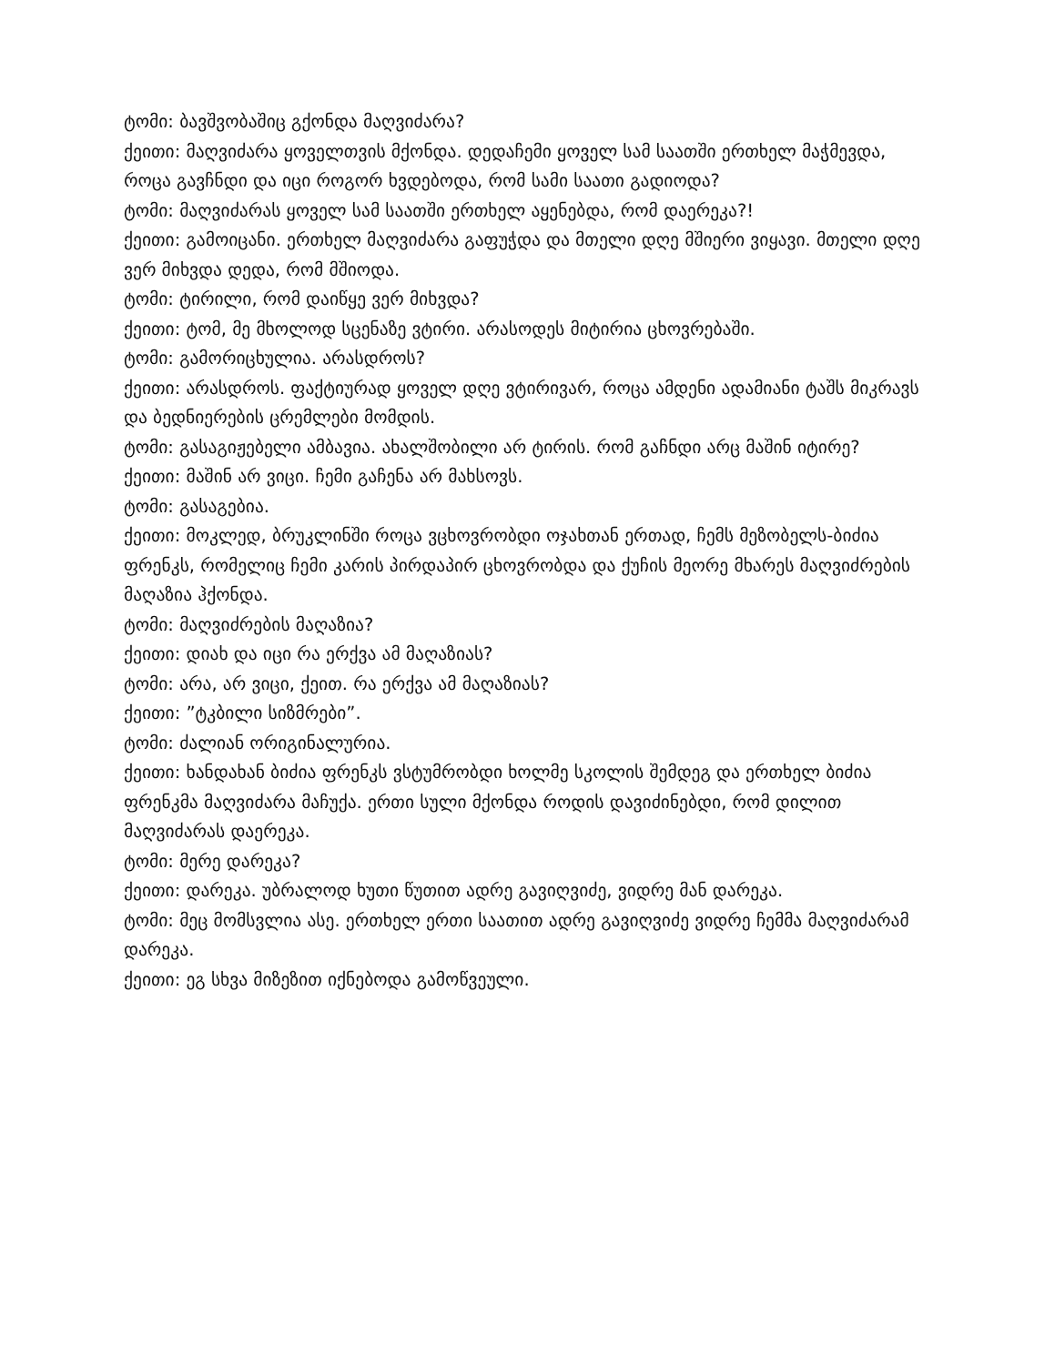ტომი: ბავშვობაშიც გქონდა მაღვიძარა?
ქეითი: მაღვიძარა ყოველთვის მქონდა. დედაჩემი ყოველ სამ საათში ერთხელ მაჭმევდა, როცა გავჩნდი და იცი როგორ ხვდებოდა, რომ სამი საათი გადიოდა?
ტომი: მაღვიძარას ყოველ სამ საათში ერთხელ აყენებდა, რომ დაერეკა?!
ქეითი: გამოიცანი. ერთხელ მაღვიძარა გაფუჭდა და მთელი დღე მშიერი ვიყავი. მთელი დღე ვერ მიხვდა დედა, რომ მშიოდა.
ტომი: ტირილი, რომ დაიწყე ვერ მიხვდა?
ქეითი: ტომ, მე მხოლოდ სცენაზე ვტირი. არასოდეს მიტირია ცხოვრებაში.
ტომი: გამორიცხულია. არასდროს?
ქეითი: არასდროს. ფაქტიურად ყოველ დღე ვტირივარ, როცა ამდენი ადამიანი ტაშს მიკრავს და ბედნიერების ცრემლები მომდის.
ტომი: გასაგიჟებელი ამბავია. ახალშობილი არ ტირის. რომ გაჩნდი არც მაშინ იტირე?
ქეითი: მაშინ არ ვიცი. ჩემი გაჩენა არ მახსოვს.
ტომი: გასაგებია.
ქეითი: მოკლედ, ბრუკლინში როცა ვცხოვრობდი ოჯახთან ერთად, ჩემს მეზობელს-ბიძია ფრენკს, რომელიც ჩემი კარის პირდაპირ ცხოვრობდა და ქუჩის მეორე მხარეს მაღვიძრების მაღაზია ჰქონდა.
ტომი: მაღვიძრების მაღაზია?
ქეითი: დიახ და იცი რა ერქვა ამ მაღაზიას?
ტომი: არა, არ ვიცი, ქეით. რა ერქვა ამ მაღაზიას?
ქეითი: ”ტკბილი სიზმრები”.
ტომი: ძალიან ორიგინალურია.
ქეითი: ხანდახან ბიძია ფრენკს ვსტუმრობდი ხოლმე სკოლის შემდეგ და ერთხელ ბიძია ფრენკმა მაღვიძარა მაჩუქა. ერთი სული მქონდა როდის დავიძინებდი, რომ დილით მაღვიძარას დაერეკა.
ტომი: მერე დარეკა?
ქეითი: დარეკა. უბრალოდ ხუთი წუთით ადრე გავიღვიძე, ვიდრე მან დარეკა.
ტომი: მეც მომსვლია ასე. ერთხელ ერთი საათით ადრე გავიღვიძე ვიდრე ჩემმა მაღვიძარამ დარეკა.
ქეითი: ეგ სხვა მიზეზით იქნებოდა გამოწვეული.